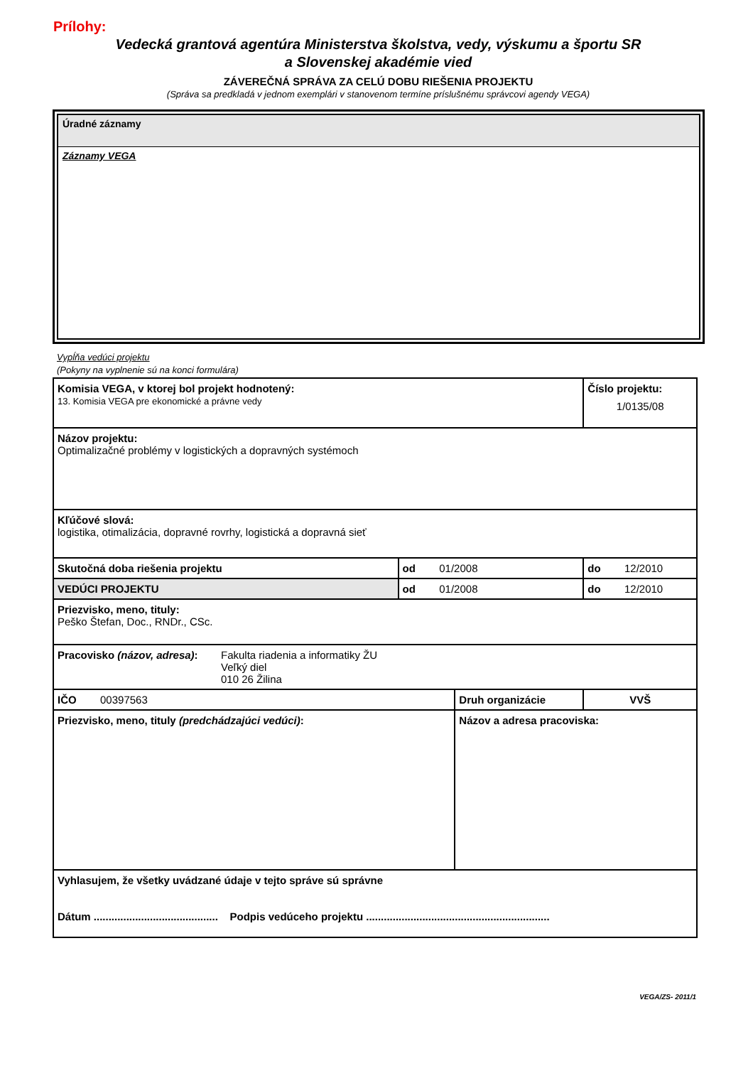Prílohy:
Vedecká grantová agentúra Ministerstva školstva, vedy, výskumu a športu SR
a Slovenskej akadémie vied
ZÁVEREČNÁ SPRÁVA ZA CELÚ DOBU RIEŠENIA PROJEKTU
(Správa sa predkladá v jednom exemplári v stanovenom termíne príslušnému správcovi agendy VEGA)
Úradné záznamy
Záznamy VEGA
Vypĺňa vedúci projektu
(Pokyny na vyplnenie sú na konci formulára)
| Komisia VEGA, v ktorej bol projekt hodnotený: 13. Komisia VEGA pre ekonomické a právne vedy | | | | Číslo projektu: 1/0135/08 | |
| Názov projektu: Optimalizačné problémy v logistických a dopravných systémoch | | | | | |
| Kľúčové slová: logistika, otimalizácia, dopravné rovrhy, logistická a dopravná sieť | | | | | |
| Skutočná doba riešenia projektu | od 01/2008 | | do 12/2010 | | |
| VEDÚCI PROJEKTU | od 01/2008 | | do 12/2010 | | |
| Priezvisko, meno, tituly: Peško Štefan, Doc., RNDr., CSc. | | | | | |
| Pracovisko (názov, adresa) : Fakulta riadenia a informatiky ŽU Veľký diel 010 26 Žilina | | | | | |
| IČO 00397563 | | Druh organizácie | | | VVŠ |
| Priezvisko, meno, tituly (predchádzajúci vedúci) : | | Názov a adresa pracoviska: | | | |
| Vyhlasujem, že všetky uvádzané údaje v tejto správe sú správne Dátum .......................................... Podpis vedúceho projektu .............................................................. | | | | | |
VEGA/ZS- 2011/1